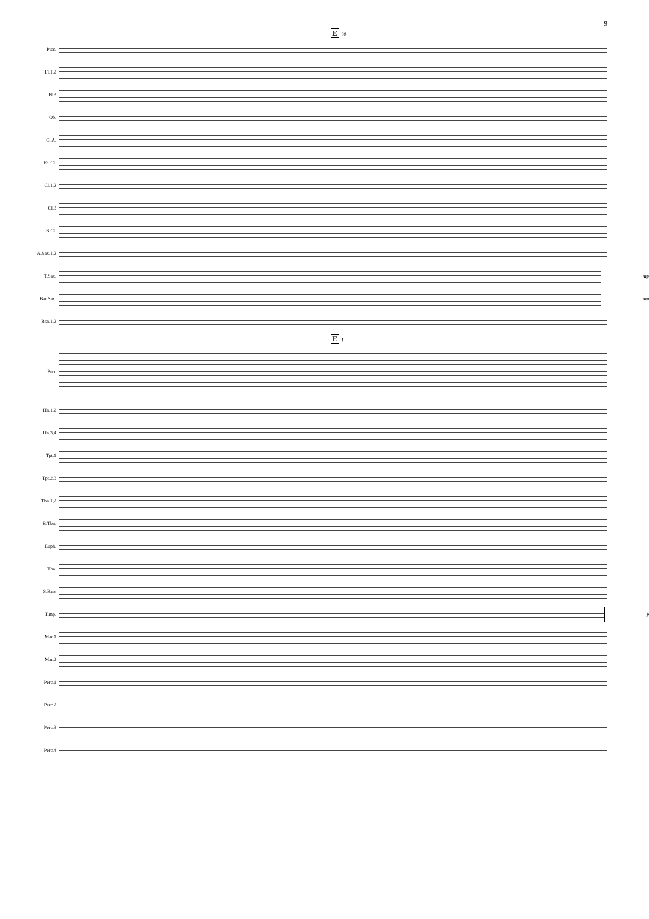9
E 30
Picc.
Fl.1,2
Fl.3
Ob.
C. A.
E♭ Cl.
Cl.1,2
Cl.3
B.Cl.
A.Sax.1,2
T.Sax. mp
Bar.Sax. mp
Bsn.1,2
E f
Pno.
Hn.1,2
Hn.3,4
Tpt.1
Tpt.2,3
Tbn.1,2
B.Tbn.
Euph.
Tba.
S.Bass
Timp. p
Mar.1
Mar.2
Perc.1
Perc.2
Perc.3
Perc.4